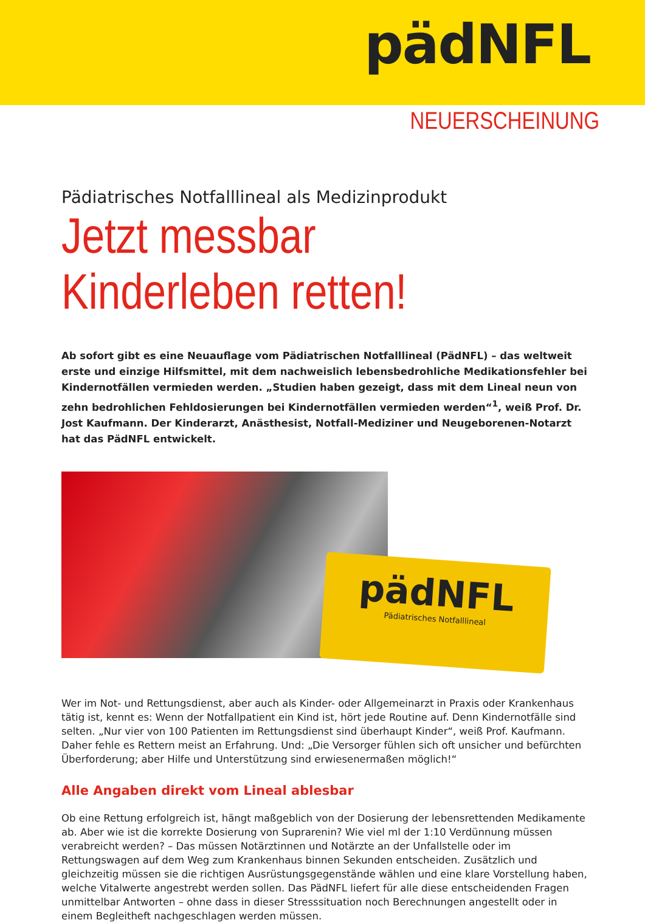pädNFL
NEUERSCHEINUNG
Pädiatrisches Notfalllineal als Medizinprodukt
Jetzt messbar
Kinderleben retten!
Ab sofort gibt es eine Neuauflage vom Pädiatrischen Notfalllineal (PädNFL) – das weltweit erste und einzige Hilfsmittel, mit dem nachweislich lebensbedrohliche Medikationsfehler bei Kindernotfällen vermieden werden. „Studien haben gezeigt, dass mit dem Lineal neun von zehn bedrohlichen Fehldosie­rungen bei Kindernotfällen vermieden werden“<sup>1</sup>, weiß Prof. Dr. Jost Kaufmann. Der Kinderarzt, Anästhesist, Notfall-Mediziner und Neugeborenen-Notarzt hat das PädNFL entwickelt.
pädNFL
Pädiatrisches Notfalllineal
Wer im Not- und Rettungsdienst, aber auch als Kinder- oder Allgemeinarzt in Praxis oder Krankenhaus tätig ist, kennt es: Wenn der Notfallpatient ein Kind ist, hört jede Routine auf. Denn Kindernotfälle sind selten. „Nur vier von 100 Patienten im Rettungsdienst sind überhaupt Kinder“, weiß Prof. Kaufmann. Daher fehle es Rettern meist an Erfahrung. Und: „Die Versorger fühlen sich oft unsicher und befürchten Überforderung; aber Hilfe und Unterstützung sind erwiesenermaßen möglich!“
Alle Angaben direkt vom Lineal ablesbar
Ob eine Rettung erfolgreich ist, hängt maßgeblich von der Dosierung der lebensrettenden Medikamente ab. Aber wie ist die korrekte Dosierung von Suprarenin? Wie viel ml der 1:10 Verdünnung müssen verabreicht werden? – Das müssen Notärztinnen und Notärzte an der Unfallstelle oder im Rettungswagen auf dem Weg zum Krankenhaus binnen Sekunden entscheiden. Zusätzlich und gleichzeitig müssen sie die richtigen Ausrüstungsgegenstände wählen und eine klare Vorstellung haben, welche Vitalwerte angestrebt werden sollen. Das PädNFL liefert für alle diese entscheidenden Fragen unmittelbar Antworten – ohne dass in dieser Stresssituation noch Berechnungen angestellt oder in einem Begleitheft nachgeschlagen werden müssen.